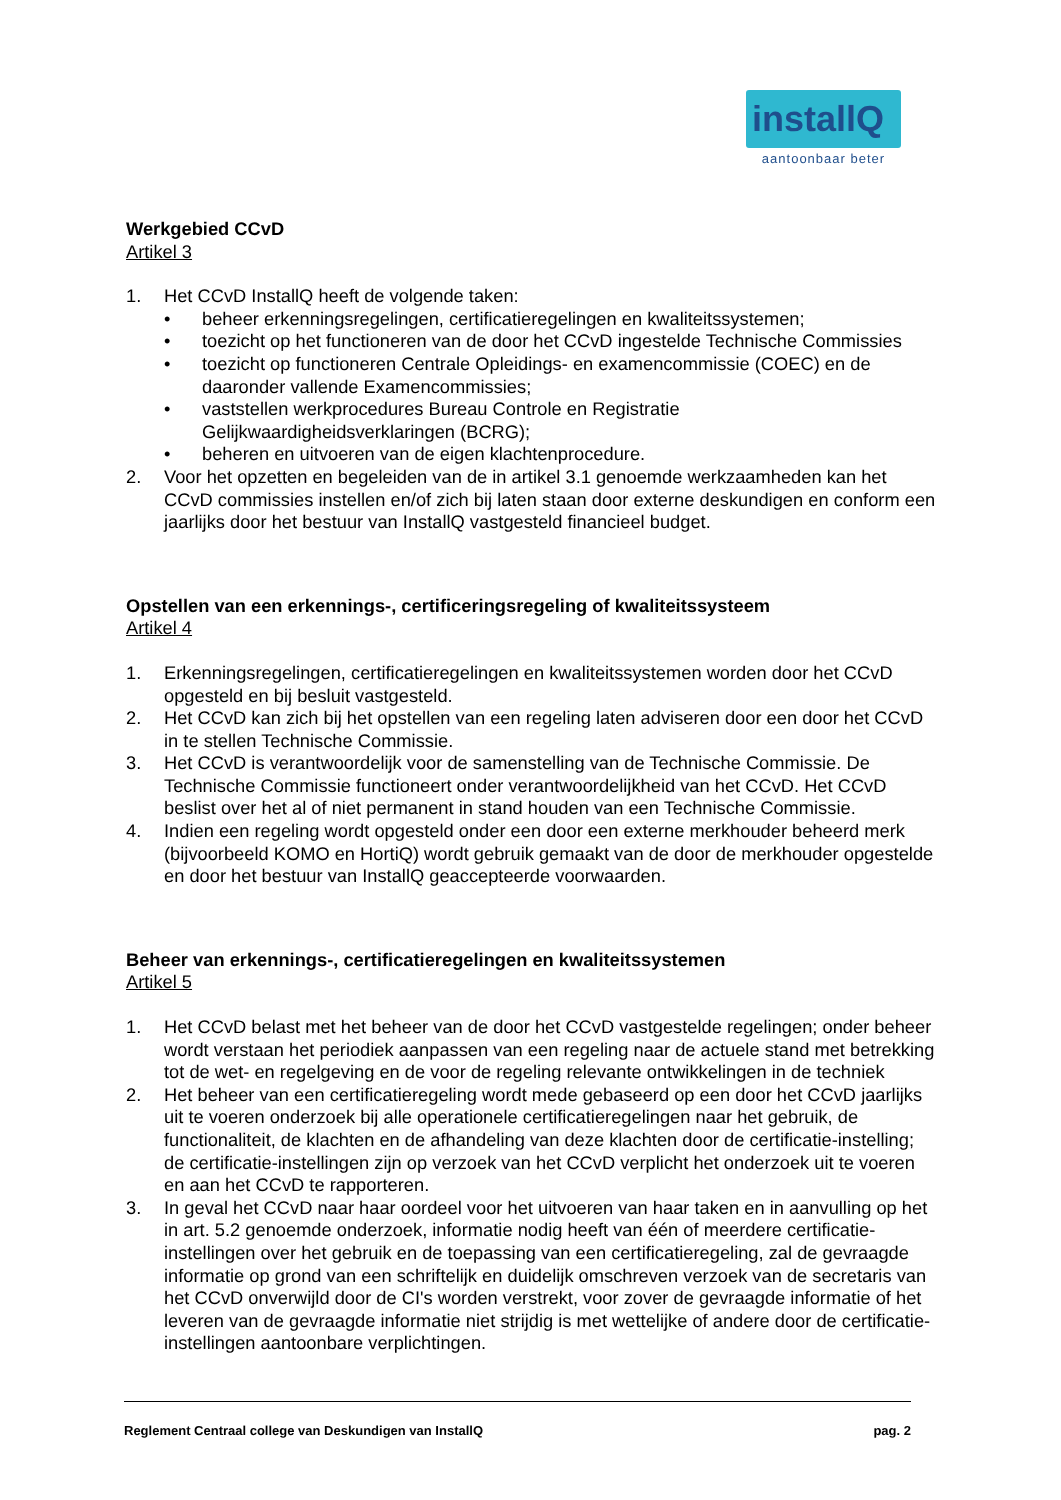installQ
aantoonbaar beter
Werkgebied CCvD
Artikel 3
1. Het CCvD InstallQ heeft de volgende taken:
• beheer erkenningsregelingen, certificatieregelingen en kwaliteitssystemen;
• toezicht op het functioneren van de door het CCvD ingestelde Technische Commissies
• toezicht op functioneren Centrale Opleidings- en examencommissie (COEC) en de daaronder vallende Examencommissies;
• vaststellen werkprocedures Bureau Controle en Registratie Gelijkwaardigheidsverklaringen (BCRG);
• beheren en uitvoeren van de eigen klachtenprocedure.
2. Voor het opzetten en begeleiden van de in artikel 3.1 genoemde werkzaamheden kan het CCvD commissies instellen en/of zich bij laten staan door externe deskundigen en conform een jaarlijks door het bestuur van InstallQ vastgesteld financieel budget.
Opstellen van een erkennings-, certificeringsregeling of kwaliteitssysteem
Artikel 4
1. Erkenningsregelingen, certificatieregelingen en kwaliteitssystemen worden door het CCvD opgesteld en bij besluit vastgesteld.
2. Het CCvD kan zich bij het opstellen van een regeling laten adviseren door een door het CCvD in te stellen Technische Commissie.
3. Het CCvD is verantwoordelijk voor de samenstelling van de Technische Commissie. De Technische Commissie functioneert onder verantwoordelijkheid van het CCvD. Het CCvD beslist over het al of niet permanent in stand houden van een Technische Commissie.
4. Indien een regeling wordt opgesteld onder een door een externe merkhouder beheerd merk (bijvoorbeeld KOMO en HortiQ) wordt gebruik gemaakt van de door de merkhouder opgestelde en door het bestuur van InstallQ geaccepteerde voorwaarden.
Beheer van erkennings-, certificatieregelingen en kwaliteitssystemen
Artikel 5
1. Het CCvD belast met het beheer van de door het CCvD vastgestelde regelingen; onder beheer wordt verstaan het periodiek aanpassen van een regeling naar de actuele stand met betrekking tot de wet- en regelgeving en de voor de regeling relevante ontwikkelingen in de techniek
2. Het beheer van een certificatieregeling wordt mede gebaseerd op een door het CCvD jaarlijks uit te voeren onderzoek bij alle operationele certificatieregelingen naar het gebruik, de functionaliteit, de klachten en de afhandeling van deze klachten door de certificatie-instelling; de certificatie-instellingen zijn op verzoek van het CCvD verplicht het onderzoek uit te voeren en aan het CCvD te rapporteren.
3. In geval het CCvD naar haar oordeel voor het uitvoeren van haar taken en in aanvulling op het in art. 5.2 genoemde onderzoek, informatie nodig heeft van één of meerdere certificatie-instellingen over het gebruik en de toepassing van een certificatieregeling, zal de gevraagde informatie op grond van een schriftelijk en duidelijk omschreven verzoek van de secretaris van het CCvD onverwijld door de CI's worden verstrekt, voor zover de gevraagde informatie of het leveren van de gevraagde informatie niet strijdig is met wettelijke of andere door de certificatie-instellingen aantoonbare verplichtingen.
Reglement Centraal college van Deskundigen van InstallQ pag. 2